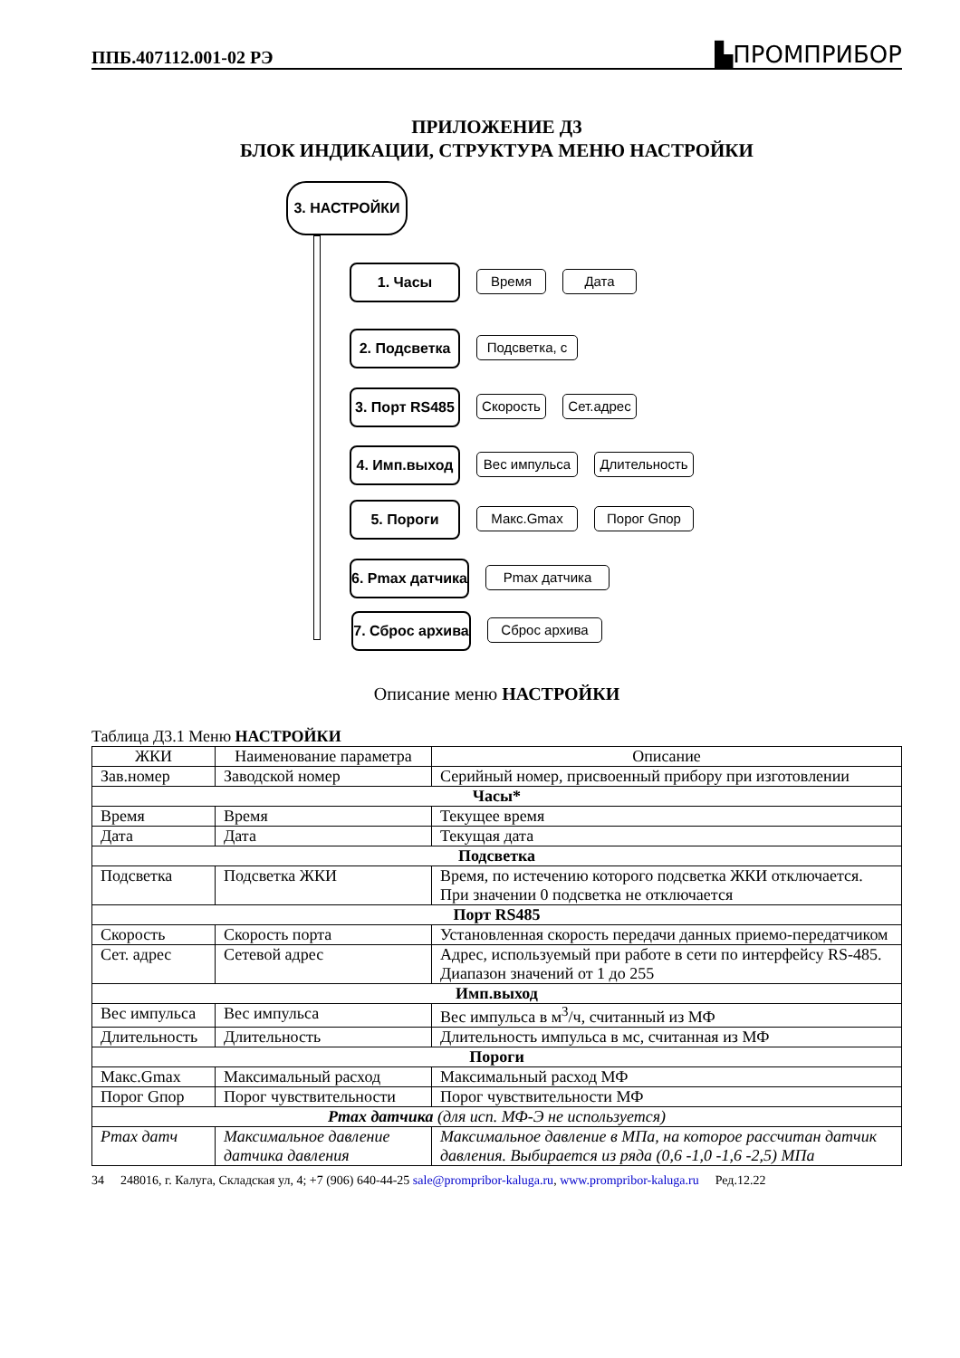ППБ.407112.001-02 РЭ ▙ПРОМПРИБОР
ПРИЛОЖЕНИЕ Д3
БЛОК ИНДИКАЦИИ, СТРУКТУРА МЕНЮ НАСТРОЙКИ
3. НАСТРОЙКИ
1. Часы Время Дата
2. Подсветка Подсветка, с
3. Порт RS485
Скорость
Сет.адрес
4. Имп.выход Вес импульса Длительность
5. Пороги Макс.Gmax Порог Gпор
6. Pmax датчика
Pmax датчика
7. Сброс архива
Сброс архива
Описание меню НАСТРОЙКИ
Таблица Д3.1 Меню НАСТРОЙКИ
| ЖКИ | Наименование параметра | Описание |
| --- | --- | --- |
| Зав.номер | Заводской номер | Серийный номер, присвоенный прибору при изготовлении |
| Часы* | | |
| Время | Время | Текущее время |
| Дата | Дата | Текущая дата |
| Подсветка | | |
| Подсветка | Подсветка ЖКИ | Время, по истечению которого подсветка ЖКИ отключается. При значении 0 подсветка не отключается |
| Порт RS485 | | |
| Скорость | Скорость порта | Установленная скорость передачи данных приемо-передатчиком |
| Сет. адрес | Сетевой адрес | Адрес, используемый при работе в сети по интерфейсу RS-485. Диапазон значений от 1 до 255 |
| Имп.выход | | |
| Вес импульса | Вес импульса | Вес импульса в м<sup>3</sup>/ч, считанный из МФ |
| Длительность | Длительность | Длительность импульса в мс, считанная из МФ |
| Пороги | | |
| Макс.Gmax | Максимальный расход | Максимальный расход МФ |
| Порог Gпор | Порог чувствительности | Порог чувствительности МФ |
| Pmax датчика (для исп. МФ-Э не используется) | | |
| Pmax датч | Максимальное давление датчика давления | Максимальное давление в МПа, на которое рассчитан датчик давления. Выбирается из ряда (0,6 -1,0 -1,6 -2,5) МПа |
34 248016, г. Калуга, Складская ул, 4; +7 (906) 640-44-25 sale@prompribor-kaluga.ru, www.prompribor-kaluga.ru Ред.12.22